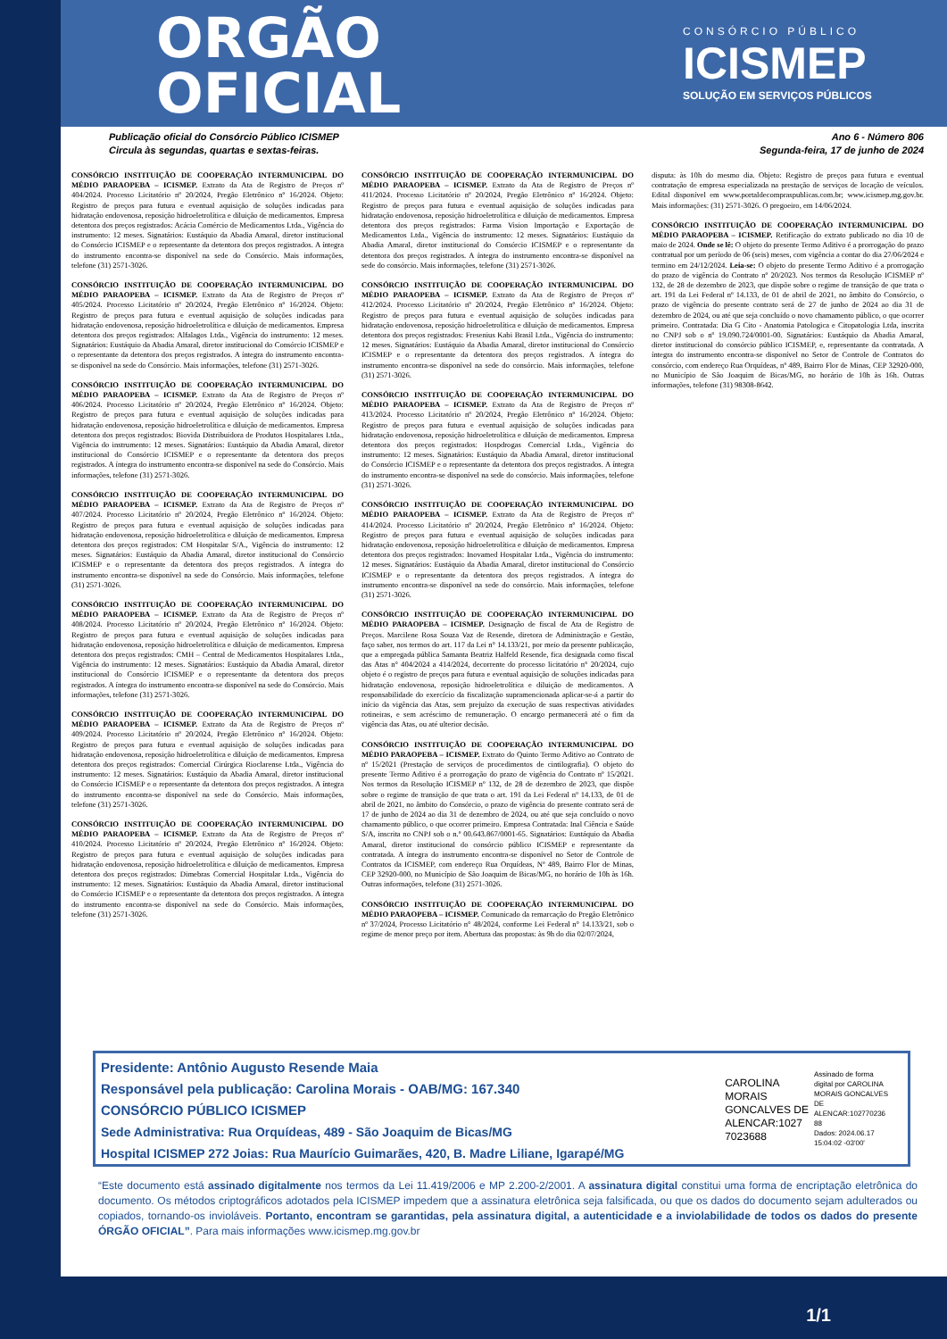ORGÃO
OFICIAL
CONSÓRCIO PÚBLICO
ICISMEP
SOLUÇÃO EM SERVIÇOS PÚBLICOS
Publicação oficial do Consórcio Público ICISMEP
Circula às segundas, quartas e sextas-feiras.
Ano 6 - Número 806
Segunda-feira, 17 de junho de 2024
CONSÓRCIO INSTITUIÇÃO DE COOPERAÇÃO INTERMUNICIPAL DO MÉDIO PARAOPEBA – ICISMEP. Extrato da Ata de Registro de Preços nº 404/2024. Processo Licitatório nº 20/2024, Pregão Eletrônico nº 16/2024. Objeto: Registro de preços para futura e eventual aquisição de soluções indicadas para hidratação endovenosa, reposição hidroeletrolítica e diluição de medicamentos. Empresa detentora dos preços registrados: Acácia Comércio de Medicamentos Ltda., Vigência do instrumento: 12 meses. Signatários: Eustáquio da Abadia Amaral, diretor institucional do Consórcio ICISMEP e o representante da detentora dos preços registrados. A íntegra do instrumento encontra-se disponível na sede do Consórcio. Mais informações, telefone (31) 2571-3026.
CONSÓRCIO INSTITUIÇÃO DE COOPERAÇÃO INTERMUNICIPAL DO MÉDIO PARAOPEBA – ICISMEP. Extrato da Ata de Registro de Preços nº 405/2024. Processo Licitatório nº 20/2024, Pregão Eletrônico nº 16/2024. Objeto: Registro de preços para futura e eventual aquisição de soluções indicadas para hidratação endovenosa, reposição hidroeletrolítica e diluição de medicamentos. Empresa detentora dos preços registrados: Alfalagos Ltda., Vigência do instrumento: 12 meses. Signatários: Eustáquio da Abadia Amaral, diretor institucional do Consórcio ICISMEP e o representante da detentora dos preços registrados. A íntegra do instrumento encontra-se disponível na sede do Consórcio. Mais informações, telefone (31) 2571-3026.
CONSÓRCIO INSTITUIÇÃO DE COOPERAÇÃO INTERMUNICIPAL DO MÉDIO PARAOPEBA – ICISMEP. Extrato da Ata de Registro de Preços nº 406/2024. Processo Licitatório nº 20/2024, Pregão Eletrônico nº 16/2024. Objeto: Registro de preços para futura e eventual aquisição de soluções indicadas para hidratação endovenosa, reposição hidroeletrolítica e diluição de medicamentos. Empresa detentora dos preços registrados: Biovida Distribuidora de Produtos Hospitalares Ltda., Vigência do instrumento: 12 meses. Signatários: Eustáquio da Abadia Amaral, diretor institucional do Consórcio ICISMEP e o representante da detentora dos preços registrados. A íntegra do instrumento encontra-se disponível na sede do Consórcio. Mais informações, telefone (31) 2571-3026.
CONSÓRCIO INSTITUIÇÃO DE COOPERAÇÃO INTERMUNICIPAL DO MÉDIO PARAOPEBA – ICISMEP. Extrato da Ata de Registro de Preços nº 407/2024. Processo Licitatório nº 20/2024, Pregão Eletrônico nº 16/2024. Objeto: Registro de preços para futura e eventual aquisição de soluções indicadas para hidratação endovenosa, reposição hidroeletrolítica e diluição de medicamentos. Empresa detentora dos preços registrados: CM Hospitalar S/A., Vigência do instrumento: 12 meses. Signatários: Eustáquio da Abadia Amaral, diretor institucional do Consórcio ICISMEP e o representante da detentora dos preços registrados. A íntegra do instrumento encontra-se disponível na sede do Consórcio. Mais informações, telefone (31) 2571-3026.
CONSÓRCIO INSTITUIÇÃO DE COOPERAÇÃO INTERMUNICIPAL DO MÉDIO PARAOPEBA – ICISMEP. Extrato da Ata de Registro de Preços nº 408/2024. Processo Licitatório nº 20/2024, Pregão Eletrônico nº 16/2024. Objeto: Registro de preços para futura e eventual aquisição de soluções indicadas para hidratação endovenosa, reposição hidroeletrolítica e diluição de medicamentos. Empresa detentora dos preços registrados: CMH – Central de Medicamentos Hospitalares Ltda., Vigência do instrumento: 12 meses. Signatários: Eustáquio da Abadia Amaral, diretor institucional do Consórcio ICISMEP e o representante da detentora dos preços registrados. A íntegra do instrumento encontra-se disponível na sede do Consórcio. Mais informações, telefone (31) 2571-3026.
CONSÓRCIO INSTITUIÇÃO DE COOPERAÇÃO INTERMUNICIPAL DO MÉDIO PARAOPEBA – ICISMEP. Extrato da Ata de Registro de Preços nº 409/2024. Processo Licitatório nº 20/2024, Pregão Eletrônico nº 16/2024. Objeto: Registro de preços para futura e eventual aquisição de soluções indicadas para hidratação endovenosa, reposição hidroeletrolítica e diluição de medicamentos. Empresa detentora dos preços registrados: Comercial Cirúrgica Rioclarense Ltda., Vigência do instrumento: 12 meses. Signatários: Eustáquio da Abadia Amaral, diretor institucional do Consórcio ICISMEP e o representante da detentora dos preços registrados. A íntegra do instrumento encontra-se disponível na sede do Consórcio. Mais informações, telefone (31) 2571-3026.
CONSÓRCIO INSTITUIÇÃO DE COOPERAÇÃO INTERMUNICIPAL DO MÉDIO PARAOPEBA – ICISMEP. Extrato da Ata de Registro de Preços nº 410/2024. Processo Licitatório nº 20/2024, Pregão Eletrônico nº 16/2024. Objeto: Registro de preços para futura e eventual aquisição de soluções indicadas para hidratação endovenosa, reposição hidroeletrolítica e diluição de medicamentos. Empresa detentora dos preços registrados: Dimebras Comercial Hospitalar Ltda., Vigência do instrumento: 12 meses. Signatários: Eustáquio da Abadia Amaral, diretor institucional do Consórcio ICISMEP e o representante da detentora dos preços registrados. A íntegra do instrumento encontra-se disponível na sede do Consórcio. Mais informações, telefone (31) 2571-3026.
CONSÓRCIO INSTITUIÇÃO DE COOPERAÇÃO INTERMUNICIPAL DO MÉDIO PARAOPEBA – ICISMEP. Extrato da Ata de Registro de Preços nº 411/2024. Processo Licitatório nº 20/2024, Pregão Eletrônico nº 16/2024. Objeto: Registro de preços para futura e eventual aquisição de soluções indicadas para hidratação endovenosa, reposição hidroeletrolítica e diluição de medicamentos. Empresa detentora dos preços registrados: Farma Vision Importação e Exportação de Medicamentos Ltda., Vigência do instrumento: 12 meses. Signatários: Eustáquio da Abadia Amaral, diretor institucional do Consórcio ICISMEP e o representante da detentora dos preços registrados. A íntegra do instrumento encontra-se disponível na sede do consórcio. Mais informações, telefone (31) 2571-3026.
CONSÓRCIO INSTITUIÇÃO DE COOPERAÇÃO INTERMUNICIPAL DO MÉDIO PARAOPEBA – ICISMEP. Extrato da Ata de Registro de Preços nº 412/2024. Processo Licitatório nº 20/2024, Pregão Eletrônico nº 16/2024. Objeto: Registro de preços para futura e eventual aquisição de soluções indicadas para hidratação endovenosa, reposição hidroeletrolítica e diluição de medicamentos. Empresa detentora dos preços registrados: Fresenius Kabi Brasil Ltda., Vigência do instrumento: 12 meses. Signatários: Eustáquio da Abadia Amaral, diretor institucional do Consórcio ICISMEP e o representante da detentora dos preços registrados. A íntegra do instrumento encontra-se disponível na sede do consórcio. Mais informações, telefone (31) 2571-3026.
CONSÓRCIO INSTITUIÇÃO DE COOPERAÇÃO INTERMUNICIPAL DO MÉDIO PARAOPEBA – ICISMEP. Extrato da Ata de Registro de Preços nº 413/2024. Processo Licitatório nº 20/2024, Pregão Eletrônico nº 16/2024. Objeto: Registro de preços para futura e eventual aquisição de soluções indicadas para hidratação endovenosa, reposição hidroeletrolítica e diluição de medicamentos. Empresa detentora dos preços registrados: Hospdrogas Comercial Ltda., Vigência do instrumento: 12 meses. Signatários: Eustáquio da Abadia Amaral, diretor institucional do Consórcio ICISMEP e o representante da detentora dos preços registrados. A íntegra do instrumento encontra-se disponível na sede do consórcio. Mais informações, telefone (31) 2571-3026.
CONSÓRCIO INSTITUIÇÃO DE COOPERAÇÃO INTERMUNICIPAL DO MÉDIO PARAOPEBA – ICISMEP. Extrato da Ata de Registro de Preços nº 414/2024. Processo Licitatório nº 20/2024, Pregão Eletrônico nº 16/2024. Objeto: Registro de preços para futura e eventual aquisição de soluções indicadas para hidratação endovenosa, reposição hidroeletrolítica e diluição de medicamentos. Empresa detentora dos preços registrados: Inovamed Hospitalar Ltda., Vigência do instrumento: 12 meses. Signatários: Eustáquio da Abadia Amaral, diretor institucional do Consórcio ICISMEP e o representante da detentora dos preços registrados. A íntegra do instrumento encontra-se disponível na sede do consórcio. Mais informações, telefone (31) 2571-3026.
CONSÓRCIO INSTITUIÇÃO DE COOPERAÇÃO INTERMUNICIPAL DO MÉDIO PARAOPEBA – ICISMEP. Designação de fiscal de Ata de Registro de Preços. Marcilene Rosa Souza Vaz de Resende, diretora de Administração e Gestão, faço saber, nos termos do art. 117 da Lei n° 14.133/21, por meio da presente publicação, que a empregada pública Samanta Beatriz Halfeld Resende, fica designada como fiscal das Atas n° 404/2024 a 414/2024, decorrente do processo licitatório n° 20/2024, cujo objeto é o registro de preços para futura e eventual aquisição de soluções indicadas para hidratação endovenosa, reposição hidroeletrolítica e diluição de medicamentos. A responsabilidade do exercício da fiscalização supramencionada aplicar-se-á a partir do início da vigência das Atas, sem prejuízo da execução de suas respectivas atividades rotineiras, e sem acréscimo de remuneração. O encargo permanecerá até o fim da vigência das Atas, ou até ulterior decisão.
CONSÓRCIO INSTITUIÇÃO DE COOPERAÇÃO INTERMUNICIPAL DO MÉDIO PARAOPEBA – ICISMEP. Extrato do Quinto Termo Aditivo ao Contrato de nº 15/2021 (Prestação de serviços de procedimentos de cintilografia). O objeto do presente Termo Aditivo é a prorrogação do prazo de vigência do Contrato nº 15/2021. Nos termos da Resolução ICISMEP nº 132, de 28 de dezembro de 2023, que dispõe sobre o regime de transição de que trata o art. 191 da Lei Federal nº 14.133, de 01 de abril de 2021, no âmbito do Consórcio, o prazo de vigência do presente contrato será de 17 de junho de 2024 ao dia 31 de dezembro de 2024, ou até que seja concluído o novo chamamento público, o que ocorrer primeiro. Empresa Contratada: Inal Ciência e Saúde S/A, inscrita no CNPJ sob o n.º 00.643.867/0001-65. Signatários: Eustáquio da Abadia Amaral, diretor institucional do consórcio público ICISMEP e representante da contratada. A íntegra do instrumento encontra-se disponível no Setor de Controle de Contratos da ICISMEP, com endereço Rua Orquídeas, Nº 489, Bairro Flor de Minas, CEP 32920-000, no Município de São Joaquim de Bicas/MG, no horário de 10h às 16h. Outras informações, telefone (31) 2571-3026.
CONSÓRCIO INSTITUIÇÃO DE COOPERAÇÃO INTERMUNICIPAL DO MÉDIO PARAOPEBA – ICISMEP. Comunicado da remarcação do Pregão Eletrônico nº 37/2024, Processo Licitatório n° 48/2024, conforme Lei Federal n° 14.133/21, sob o regime de menor preço por item. Abertura das propostas: às 9h do dia 02/07/2024,
disputa: às 10h do mesmo dia. Objeto: Registro de preços para futura e eventual contratação de empresa especializada na prestação de serviços de locação de veículos. Edital disponível em www.portaldecompraspublicas.com.br; www.icismep.mg.gov.br. Mais informações: (31) 2571-3026. O pregoeiro, em 14/06/2024.
CONSÓRCIO INSTITUIÇÃO DE COOPERAÇÃO INTERMUNICIPAL DO MÉDIO PARAOPEBA – ICISMEP. Retificação do extrato publicado no dia 10 de maio de 2024. Onde se lê: O objeto do presente Termo Aditivo é a prorrogação do prazo contratual por um período de 06 (seis) meses, com vigência a contar do dia 27/06/2024 e termino em 24/12/2024. Leia-se: O objeto do presente Termo Aditivo é a prorrogação do prazo de vigência do Contrato nº 20/2023. Nos termos da Resolução ICISMEP nº 132, de 28 de dezembro de 2023, que dispõe sobre o regime de transição de que trata o art. 191 da Lei Federal nº 14.133, de 01 de abril de 2021, no âmbito do Consórcio, o prazo de vigência do presente contrato será de 27 de junho de 2024 ao dia 31 de dezembro de 2024, ou até que seja concluído o novo chamamento público, o que ocorrer primeiro. Contratada: Dia G Cito - Anatomia Patologica e Citopatologia Ltda, inscrita no CNPJ sob o nº 19.090.724/0001-00. Signatários: Eustáquio da Abadia Amaral, diretor institucional do consórcio público ICISMEP, e, representante da contratada. A íntegra do instrumento encontra-se disponível no Setor de Controle de Contratos do consórcio, com endereço Rua Orquídeas, nº 489, Bairro Flor de Minas, CEP 32920-000, no Município de São Joaquim de Bicas/MG, no horário de 10h às 16h. Outras informações, telefone (31) 98308-8642.
Presidente: Antônio Augusto Resende Maia
Responsável pela publicação: Carolina Morais - OAB/MG: 167.340
CONSÓRCIO PÚBLICO ICISMEP
Sede Administrativa: Rua Orquídeas, 489 - São Joaquim de Bicas/MG
Hospital ICISMEP 272 Joias: Rua Maurício Guimarães, 420, B. Madre Liliane, Igarapé/MG
CAROLINA
MORAIS
GONCALVES DE
ALENCAR:1027
7023688
Assinado de forma digital por CAROLINA MORAIS GONCALVES DE ALENCAR:102770236 88
Dados: 2024.06.17 15:04:02 -03'00'
“Este documento está assinado digitalmente nos termos da Lei 11.419/2006 e MP 2.200-2/2001. A assinatura digital constitui uma forma de encriptação eletrônica do documento. Os métodos criptográficos adotados pela ICISMEP impedem que a assinatura eletrônica seja falsificada, ou que os dados do documento sejam adulterados ou copiados, tornando-os invioláveis. Portanto, encontram se garantidas, pela assinatura digital, a autenticidade e a inviolabilidade de todos os dados do presente ÓRGÃO OFICIAL”. Para mais informações www.icismep.mg.gov.br
1/1